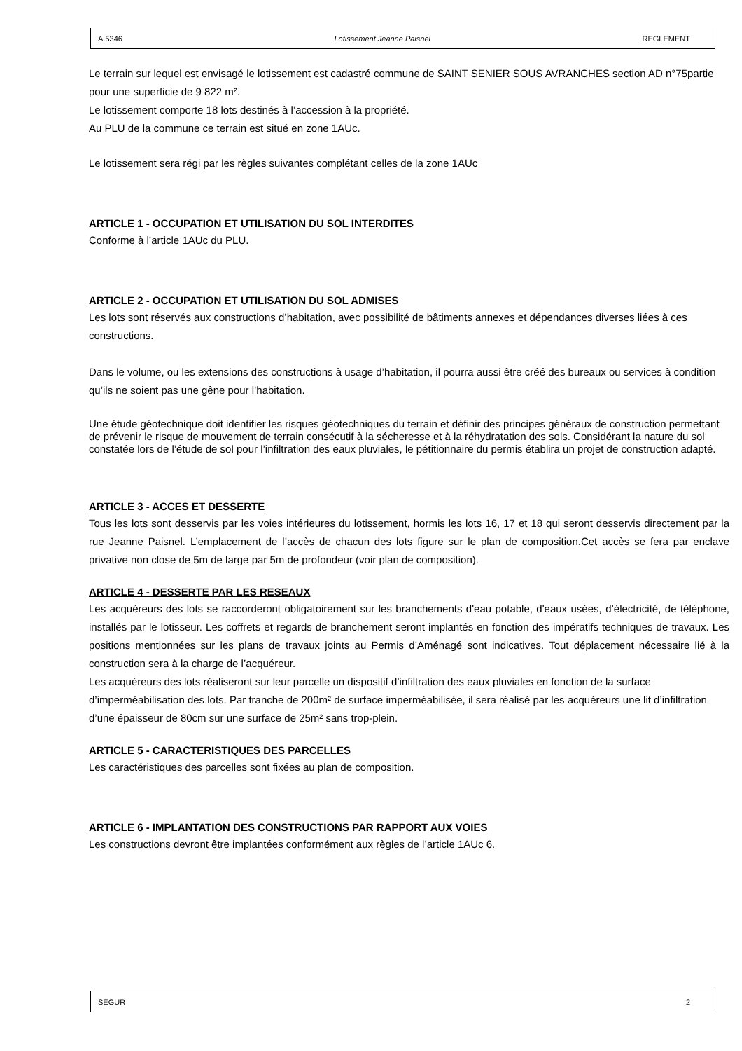A.5346 Lotissement Jeanne Paisnel REGLEMENT
Le terrain sur lequel est envisagé le lotissement est cadastré commune de SAINT SENIER SOUS AVRANCHES section AD n°75partie pour une superficie de 9 822 m².
Le lotissement comporte 18 lots destinés à l’accession à la propriété.
Au PLU de la commune ce terrain est situé en zone 1AUc.
Le lotissement sera régi par les règles suivantes complétant celles de la zone 1AUc
ARTICLE 1 - OCCUPATION ET UTILISATION DU SOL INTERDITES
Conforme à l’article 1AUc du PLU.
ARTICLE 2 - OCCUPATION ET UTILISATION DU SOL ADMISES
Les lots sont réservés aux constructions d’habitation, avec possibilité de bâtiments annexes et dépendances diverses liées à ces constructions.
Dans le volume, ou les extensions des constructions à usage d’habitation, il pourra aussi être créé des bureaux ou services à condition qu’ils ne soient pas une gêne pour l’habitation.
Une étude géotechnique doit identifier les risques géotechniques du terrain et définir des principes généraux de construction permettant de prévenir le risque de mouvement de terrain consécutif à la sécheresse et à la réhydratation des sols. Considérant la nature du sol constatée lors de l’étude de sol pour l’infiltration des eaux pluviales, le pétitionnaire du permis établira un projet de construction adapté.
ARTICLE 3 - ACCES ET DESSERTE
Tous les lots sont desservis par les voies intérieures du lotissement, hormis les lots 16, 17 et 18 qui seront desservis directement par la rue Jeanne Paisnel. L’emplacement de l’accès de chacun des lots figure sur le plan de composition.Cet accès se fera par enclave privative non close de 5m de large par 5m de profondeur (voir plan de composition).
ARTICLE 4 - DESSERTE PAR LES RESEAUX
Les acquéreurs des lots se raccorderont obligatoirement sur les branchements d'eau potable, d'eaux usées, d’électricité, de téléphone, installés par le lotisseur. Les coffrets et regards de branchement seront implantés en fonction des impératifs techniques de travaux. Les positions mentionnées sur les plans de travaux joints au Permis d’Aménagé sont indicatives. Tout déplacement nécessaire lié à la construction sera à la charge de l’acquéreur.
Les acquéreurs des lots réaliseront sur leur parcelle un dispositif d’infiltration des eaux pluviales en fonction de la surface d’imperméabilisation des lots. Par tranche de 200m² de surface imperméabilisée, il sera réalisé par les acquéreurs une lit d’infiltration d’une épaisseur de 80cm sur une surface de 25m² sans trop-plein.
ARTICLE 5 - CARACTERISTIQUES DES PARCELLES
Les caractéristiques des parcelles sont fixées au plan de composition.
ARTICLE 6 - IMPLANTATION DES CONSTRUCTIONS PAR RAPPORT AUX VOIES
Les constructions devront être implantées conformément aux règles de l’article 1AUc 6.
SEGUR 2